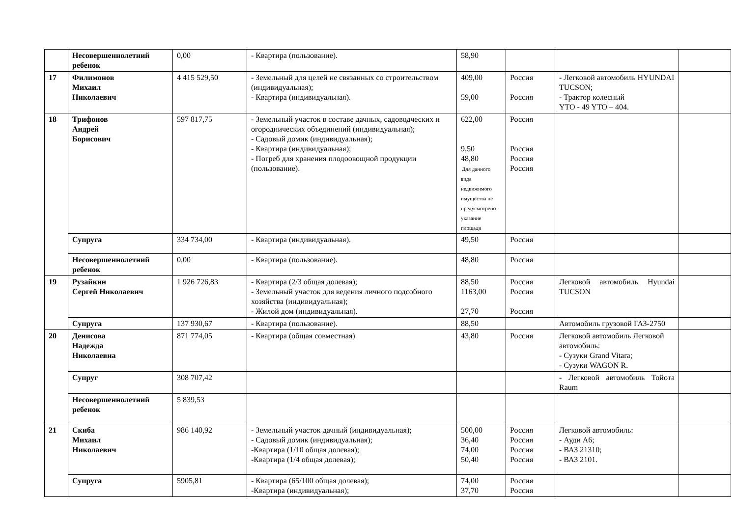| | Несовершеннолетний ребенок | 0,00 | - Квартира (пользование). | 58,90 | | | |
| 17 | Филимонов Михаил Николаевич | 4 415 529,50 | - Земельный для целей не связанных со строительством (индивидуальная); - Квартира (индивидуальная). | 409,00 59,00 | Россия Россия | - Легковой автомобиль HYUNDAI TUCSON; - Трактор колесный YTO - 49 YTO – 404. | |
| 18 | Трифонов Андрей Борисович | 597 817,75 | - Земельный участок в составе дачных, садоводческих и огороднических объединений (индивидуальная); - Садовый домик (индивидуальная); - Квартира (индивидуальная); - Погреб для хранения плодоовощной продукции (пользование). | 622,00 9,50 48,80 Для данного вида недвижимого имущества не предусмотрено указание площади | Россия Россия Россия Россия | | |
| | Супруга | 334 734,00 | - Квартира (индивидуальная). | 49,50 | Россия | | |
| | Несовершеннолетний ребенок | 0,00 | - Квартира (пользование). | 48,80 | Россия | | |
| 19 | Рузайкин Сергей Николаевич | 1 926 726,83 | - Квартира (2/3 общая долевая); - Земельный участок для ведения личного подсобного хозяйства (индивидуальная); - Жилой дом (индивидуальная). | 88,50 1163,00 27,70 | Россия Россия Россия | Легковой автомобиль Hyundai TUCSON | |
| | Супруга | 137 930,67 | - Квартира (пользование). | 88,50 | | Автомобиль грузовой ГАЗ-2750 | |
| 20 | Денисова Надежда Николаевна | 871 774,05 | - Квартира (общая совместная) | 43,80 | Россия | Легковой автомобиль Легковой автомобиль: - Сузуки Grand Vitara; - Сузуки WAGON R. | |
| | Супруг | 308 707,42 | | | | - Легковой автомобиль Тойота Raum | |
| | Несовершеннолетний ребенок | 5 839,53 | | | | | |
| 21 | Скиба Михаил Николаевич | 986 140,92 | - Земельный участок дачный (индивидуальная); - Садовый домик (индивидуальная); -Квартира (1/10 общая долевая); -Квартира (1/4 общая долевая); | 500,00 36,40 74,00 50,40 | Россия Россия Россия Россия | Легковой автомобиль: - Ауди А6; - ВАЗ 21310; - ВАЗ 2101. | |
| | Супруга | 5905,81 | - Квартира (65/100 общая долевая); -Квартира (индивидуальная); | 74,00 37,70 | Россия Россия | | |